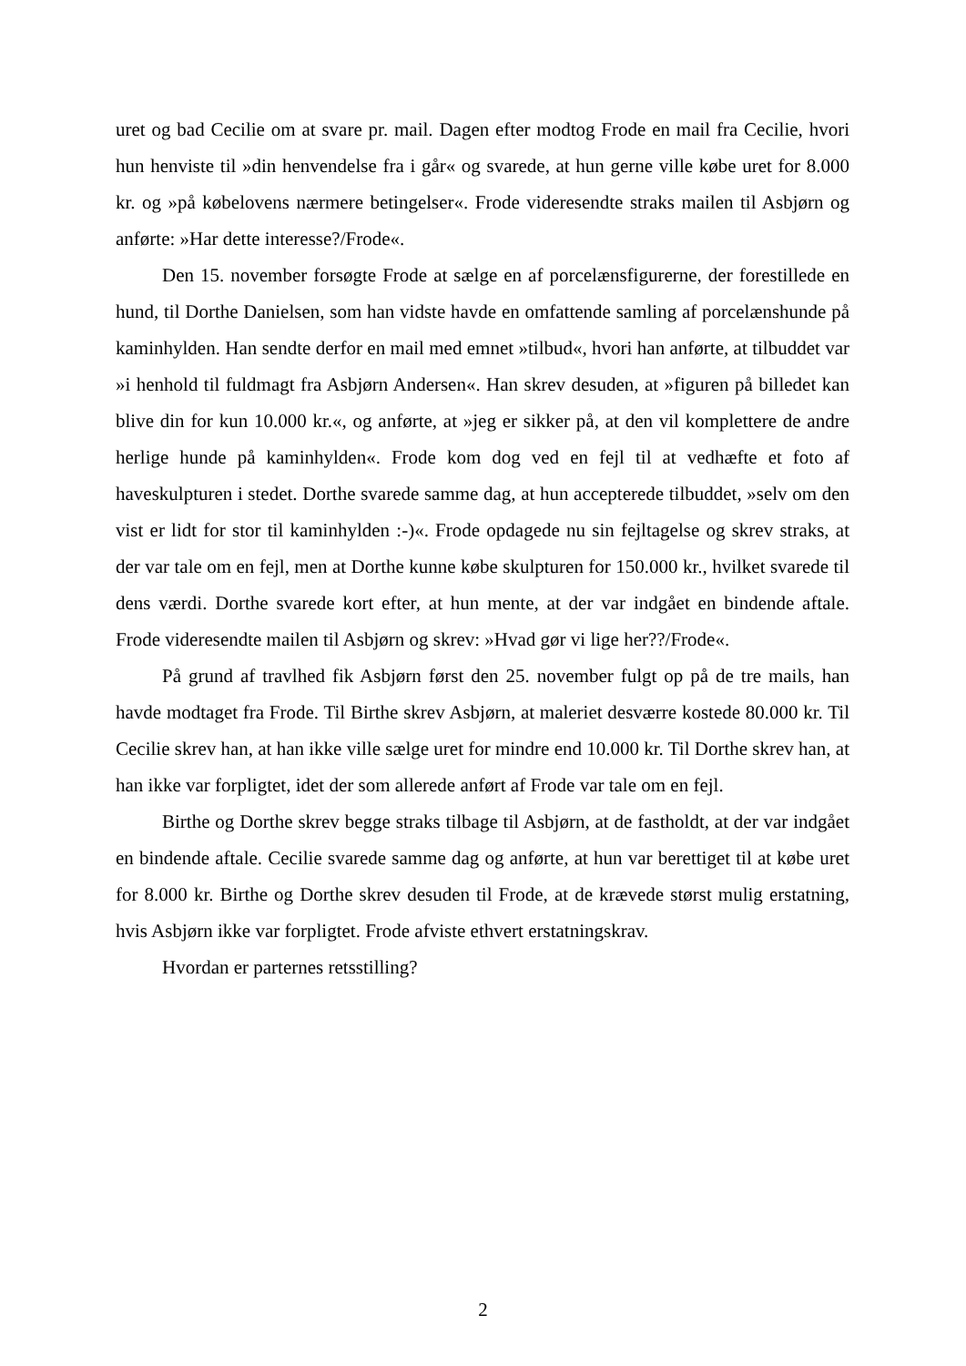uret og bad Cecilie om at svare pr. mail. Dagen efter modtog Frode en mail fra Cecilie, hvori hun henviste til »din henvendelse fra i går« og svarede, at hun gerne ville købe uret for 8.000 kr. og »på købelovens nærmere betingelser«. Frode videresendte straks mailen til Asbjørn og anførte: »Har dette interesse?/Frode«.
Den 15. november forsøgte Frode at sælge en af porcelænsfigurerne, der forestillede en hund, til Dorthe Danielsen, som han vidste havde en omfattende samling af porcelænshunde på kaminhylden. Han sendte derfor en mail med emnet »tilbud«, hvori han anførte, at tilbuddet var »i henhold til fuldmagt fra Asbjørn Andersen«. Han skrev desuden, at »figuren på billedet kan blive din for kun 10.000 kr.«, og anførte, at »jeg er sikker på, at den vil komplettere de andre herlige hunde på kaminhylden«. Frode kom dog ved en fejl til at vedhæfte et foto af haveskulpturen i stedet. Dorthe svarede samme dag, at hun accepterede tilbuddet, »selv om den vist er lidt for stor til kaminhylden :-)«. Frode opdagede nu sin fejltagelse og skrev straks, at der var tale om en fejl, men at Dorthe kunne købe skulpturen for 150.000 kr., hvilket svarede til dens værdi. Dorthe svarede kort efter, at hun mente, at der var indgået en bindende aftale. Frode videresendte mailen til Asbjørn og skrev: »Hvad gør vi lige her??/Frode«.
På grund af travlhed fik Asbjørn først den 25. november fulgt op på de tre mails, han havde modtaget fra Frode. Til Birthe skrev Asbjørn, at maleriet desværre kostede 80.000 kr. Til Cecilie skrev han, at han ikke ville sælge uret for mindre end 10.000 kr. Til Dorthe skrev han, at han ikke var forpligtet, idet der som allerede anført af Frode var tale om en fejl.
Birthe og Dorthe skrev begge straks tilbage til Asbjørn, at de fastholdt, at der var indgået en bindende aftale. Cecilie svarede samme dag og anførte, at hun var berettiget til at købe uret for 8.000 kr. Birthe og Dorthe skrev desuden til Frode, at de krævede størst mulig erstatning, hvis Asbjørn ikke var forpligtet. Frode afviste ethvert erstatningskrav.
Hvordan er parternes retsstilling?
2